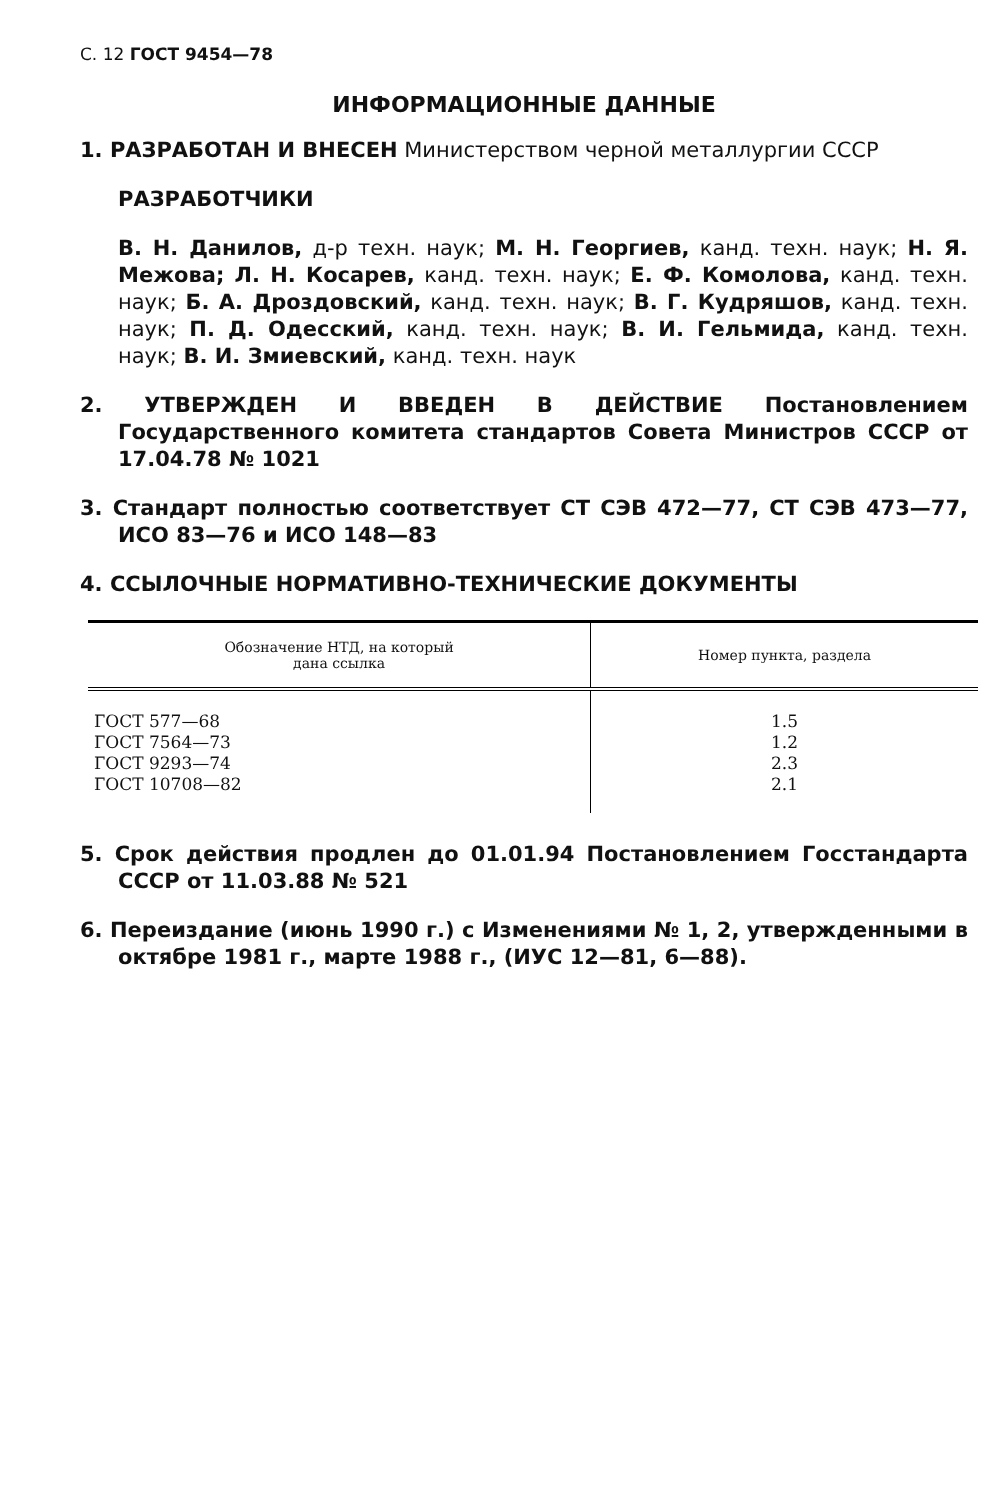С. 12 ГОСТ 9454—78
ИНФОРМАЦИОННЫЕ ДАННЫЕ
1. РАЗРАБОТАН И ВНЕСЕН Министерством черной металлургии СССР
РАЗРАБОТЧИКИ
В. Н. Данилов, д-р техн. наук; М. Н. Георгиев, канд. техн. наук; Н. Я. Межова; Л. Н. Косарев, канд. техн. наук; Е. Ф. Комолова, канд. техн. наук; Б. А. Дроздовский, канд. техн. наук; В. Г. Кудряшов, канд. техн. наук; П. Д. Одесский, канд. техн. наук; В. И. Гельмида, канд. техн. наук; В. И. Змиевский, канд. техн. наук
2. УТВЕРЖДЕН И ВВЕДЕН В ДЕЙСТВИЕ Постановлением Государственного комитета стандартов Совета Министров СССР от 17.04.78 № 1021
3. Стандарт полностью соответствует СТ СЭВ 472—77, СТ СЭВ 473—77, ИСО 83—76 и ИСО 148—83
4. ССЫЛОЧНЫЕ НОРМАТИВНО-ТЕХНИЧЕСКИЕ ДОКУМЕНТЫ
| Обозначение НТД, на который дана ссылка | Номер пункта, раздела |
| --- | --- |
| ГОСТ 577—68 ГОСТ 7564—73 ГОСТ 9293—74 ГОСТ 10708—82 | 1.5 1.2 2.3 2.1 |
5. Срок действия продлен до 01.01.94 Постановлением Госстандарта СССР от 11.03.88 № 521
6. Переиздание (июнь 1990 г.) с Изменениями № 1, 2, утвержденными в октябре 1981 г., марте 1988 г., (ИУС 12—81, 6—88).